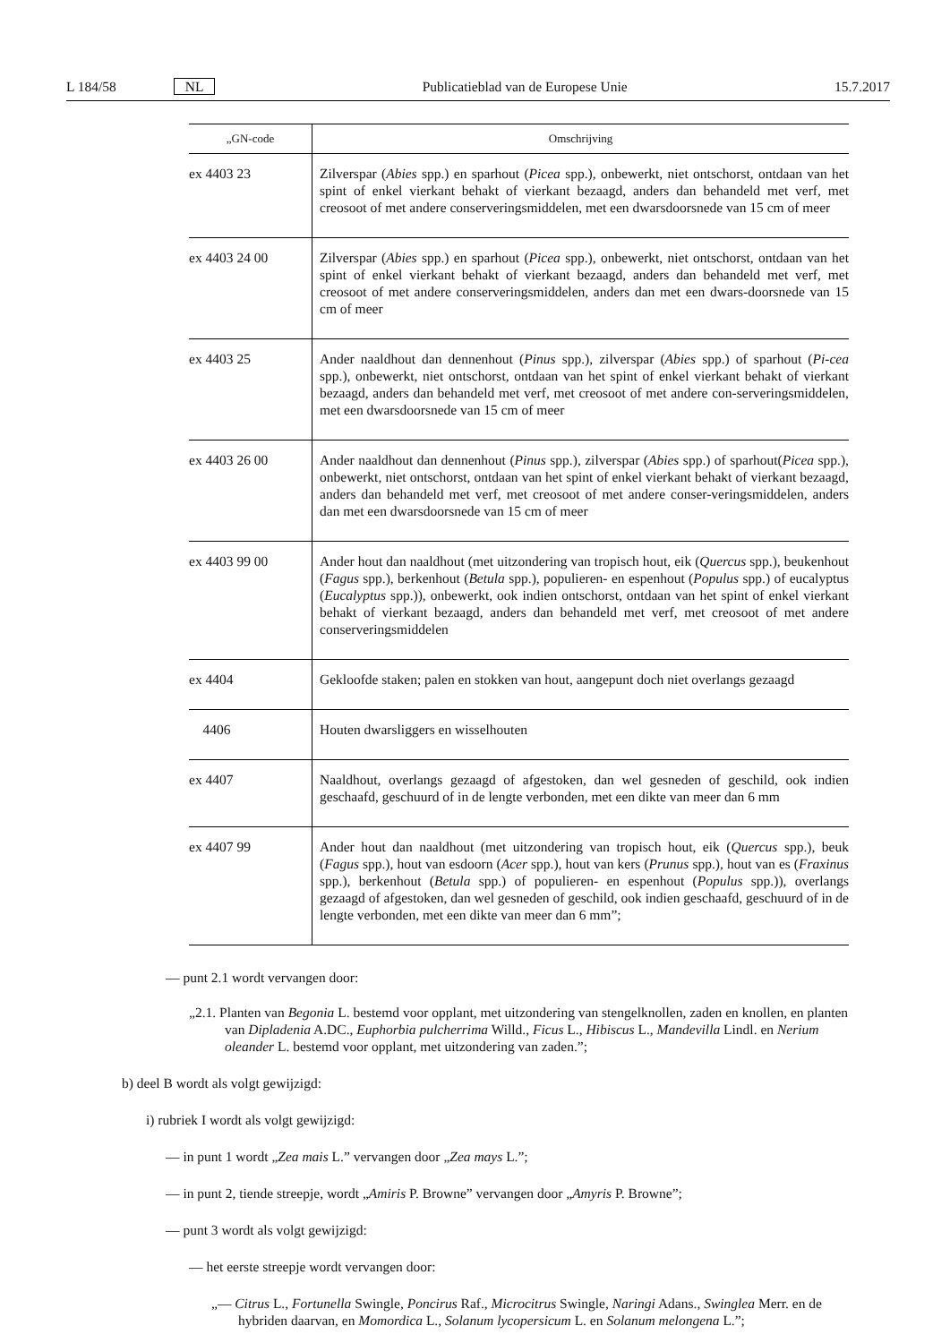L 184/58 NL Publicatieblad van de Europese Unie 15.7.2017
| „GN-code | Omschrijving |
| --- | --- |
| ex 4403 23 | Zilverspar ( Abies spp.) en sparhout ( Picea spp.), onbewerkt, niet ontschorst, ontdaan van het spint of enkel vierkant behakt of vierkant bezaagd, anders dan behandeld met verf, met creosoot of met andere conserveringsmiddelen, met een dwarsdoorsnede van 15 cm of meer |
| ex 4403 24 00 | Zilverspar ( Abies spp.) en sparhout ( Picea spp.), onbewerkt, niet ontschorst, ontdaan van het spint of enkel vierkant behakt of vierkant bezaagd, anders dan behandeld met verf, met creosoot of met andere conserveringsmiddelen, anders dan met een dwars-doorsnede van 15 cm of meer |
| ex 4403 25 | Ander naaldhout dan dennenhout ( Pinus spp.), zilverspar ( Abies spp.) of sparhout ( Pi-cea spp.), onbewerkt, niet ontschorst, ontdaan van het spint of enkel vierkant behakt of vierkant bezaagd, anders dan behandeld met verf, met creosoot of met andere con-serveringsmiddelen, met een dwarsdoorsnede van 15 cm of meer |
| ex 4403 26 00 | Ander naaldhout dan dennenhout ( Pinus spp.), zilverspar ( Abies spp.) of sparhout( Picea spp.), onbewerkt, niet ontschorst, ontdaan van het spint of enkel vierkant behakt of vierkant bezaagd, anders dan behandeld met verf, met creosoot of met andere conser-veringsmiddelen, anders dan met een dwarsdoorsnede van 15 cm of meer |
| ex 4403 99 00 | Ander hout dan naaldhout (met uitzondering van tropisch hout, eik ( Quercus spp.), beukenhout ( Fagus spp.), berkenhout ( Betula spp.), populieren- en espenhout ( Populus spp.) of eucalyptus ( Eucalyptus spp.)), onbewerkt, ook indien ontschorst, ontdaan van het spint of enkel vierkant behakt of vierkant bezaagd, anders dan behandeld met verf, met creosoot of met andere conserveringsmiddelen |
| ex 4404 | Gekloofde staken; palen en stokken van hout, aangepunt doch niet overlangs gezaagd |
| 4406 | Houten dwarsliggers en wisselhouten |
| ex 4407 | Naaldhout, overlangs gezaagd of afgestoken, dan wel gesneden of geschild, ook indien geschaafd, geschuurd of in de lengte verbonden, met een dikte van meer dan 6 mm |
| ex 4407 99 | Ander hout dan naaldhout (met uitzondering van tropisch hout, eik ( Quercus spp.), beuk ( Fagus spp.), hout van esdoorn ( Acer spp.), hout van kers ( Prunus spp.), hout van es ( Fraxinus spp.), berkenhout ( Betula spp.) of populieren- en espenhout ( Populus spp.)), overlangs gezaagd of afgestoken, dan wel gesneden of geschild, ook indien geschaafd, geschuurd of in de lengte verbonden, met een dikte van meer dan 6 mm”; |
— punt 2.1 wordt vervangen door:
„2.1. Planten van Begonia L. bestemd voor opplant, met uitzondering van stengelknollen, zaden en knollen, en planten van Dipladenia A.DC., Euphorbia pulcherrima Willd., Ficus L., Hibiscus L., Mandevilla Lindl. en Nerium oleander L. bestemd voor opplant, met uitzondering van zaden.”;
b) deel B wordt als volgt gewijzigd:
i) rubriek I wordt als volgt gewijzigd:
— in punt 1 wordt „Zea mais L.” vervangen door „Zea mays L.”;
— in punt 2, tiende streepje, wordt „Amiris P. Browne” vervangen door „Amyris P. Browne”;
— punt 3 wordt als volgt gewijzigd:
— het eerste streepje wordt vervangen door:
„— Citrus L., Fortunella Swingle, Poncirus Raf., Microcitrus Swingle, Naringi Adans., Swinglea Merr. en de hybriden daarvan, en Momordica L., Solanum lycopersicum L. en Solanum melongena L.”;